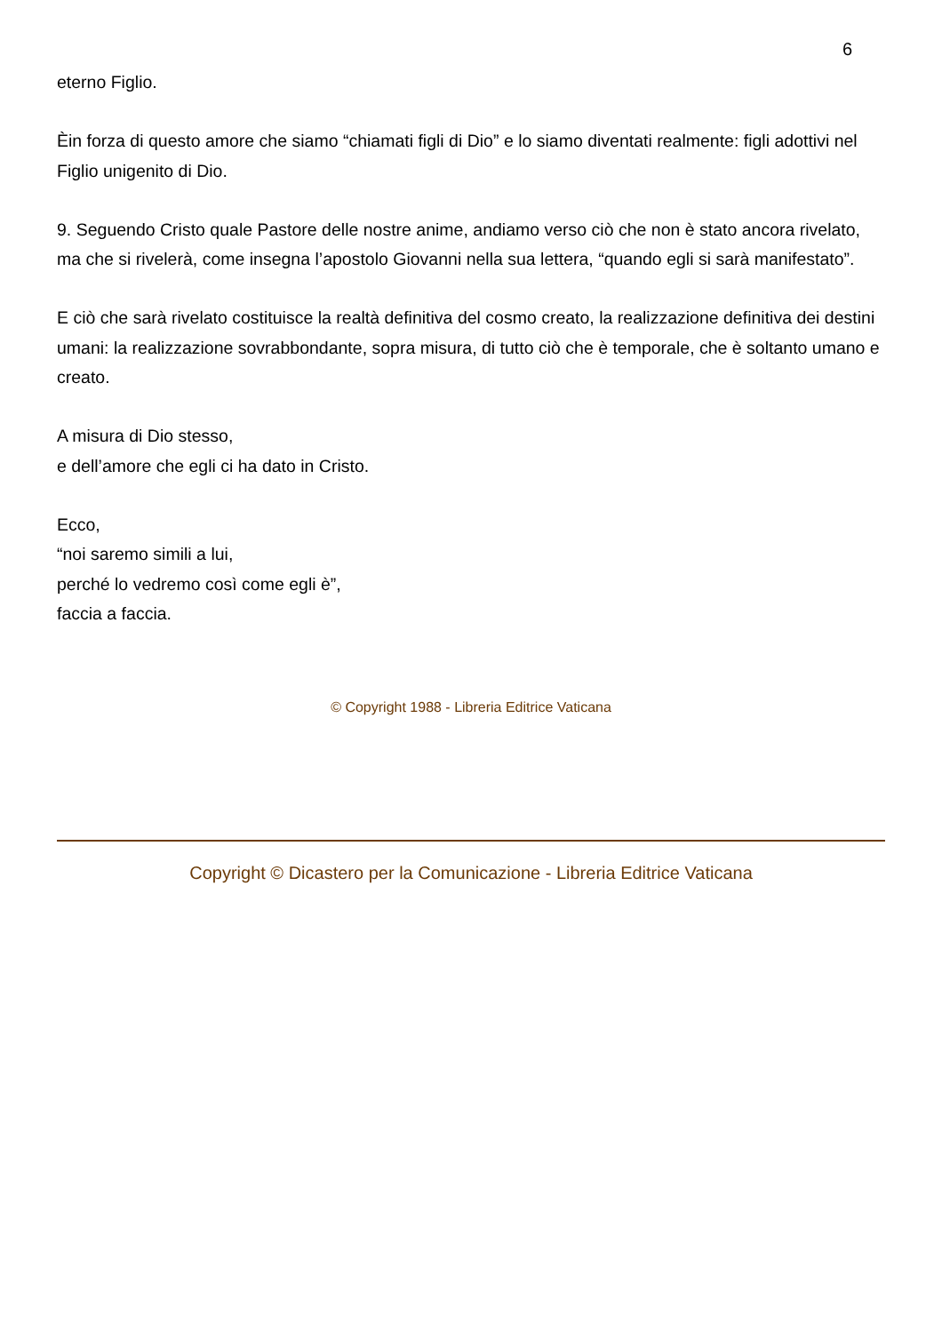6
eterno Figlio.
Èin forza di questo amore che siamo “chiamati figli di Dio” e lo siamo diventati realmente: figli adottivi nel Figlio unigenito di Dio.
9. Seguendo Cristo quale Pastore delle nostre anime, andiamo verso ciò che non è stato ancora rivelato, ma che si rivelerà, come insegna l’apostolo Giovanni nella sua lettera, “quando egli si sarà manifestato”.
E ciò che sarà rivelato costituisce la realtà definitiva del cosmo creato, la realizzazione definitiva dei destini umani: la realizzazione sovrabbondante, sopra misura, di tutto ciò che è temporale, che è soltanto umano e creato.
A misura di Dio stesso,
e dell’amore che egli ci ha dato in Cristo.
Ecco,
“noi saremo simili a lui,
perché lo vedremo così come egli è”,
faccia a faccia.
© Copyright 1988 - Libreria Editrice Vaticana
Copyright © Dicastero per la Comunicazione - Libreria Editrice Vaticana